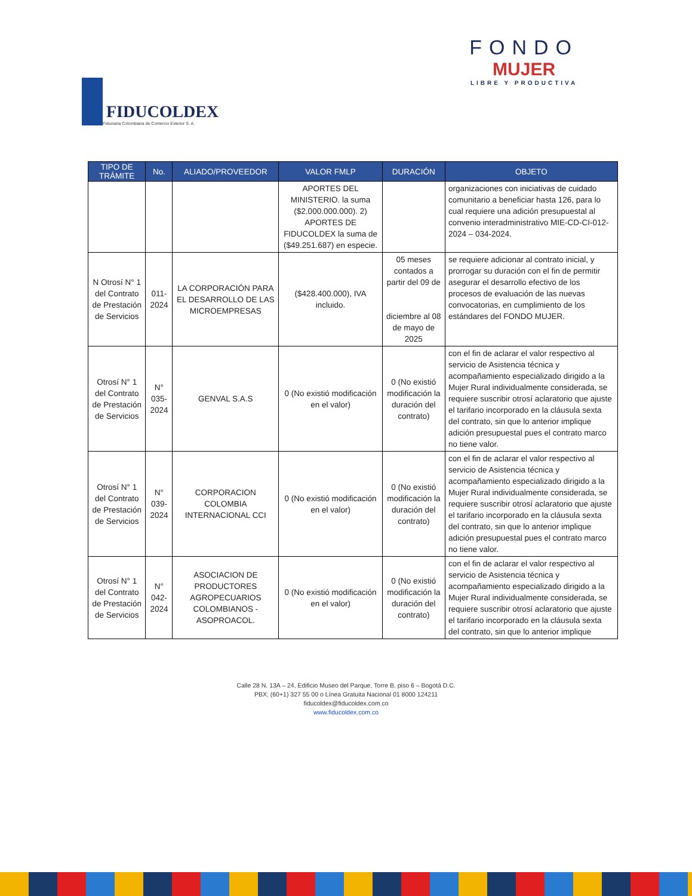FIDUCOLDEX
Fiduciaria Colombiana de Comercio Exterior S. A.
FONDO
MUJER
LIBRE Y PRODUCTIVA
| TIPO DE TRÁMITE | No. | ALIADO/PROVEEDOR | VALOR FMLP | DURACIÓN | OBJETO |
| --- | --- | --- | --- | --- | --- |
| | | | APORTES DEL MINISTERIO. la suma ($2.000.000.000). 2) APORTES DE FIDUCOLDEX la suma de ($49.251.687) en especie. | | organizaciones con iniciativas de cuidado comunitario a beneficiar hasta 126, para lo cual requiere una adición presupuestal al convenio interadministrativo MIE-CD-CI-012- 2024 – 034-2024. |
| N Otrosí N° 1 del Contrato de Prestación de Servicios | 011-2024 | LA CORPORACIÓN PARA EL DESARROLLO DE LAS MICROEMPRESAS | ($428.400.000), IVA incluido. | 05 meses contados a partir del 09 de diciembre al 08 de mayo de 2025 | se requiere adicionar al contrato inicial, y prorrogar su duración con el fin de permitir asegurar el desarrollo efectivo de los procesos de evaluación de las nuevas convocatorias, en cumplimiento de los estándares del FONDO MUJER. |
| Otrosí N° 1 del Contrato de Prestación de Servicios | N° 035-2024 | GENVAL S.A.S | 0 (No existió modificación en el valor) | 0 (No existió modificación la duración del contrato) | con el fin de aclarar el valor respectivo al servicio de Asistencia técnica y acompañamiento especializado dirigido a la Mujer Rural individualmente considerada, se requiere suscribir otrosí aclaratorio que ajuste el tarifario incorporado en la cláusula sexta del contrato, sin que lo anterior implique adición presupuestal pues el contrato marco no tiene valor. |
| Otrosí N° 1 del Contrato de Prestación de Servicios | N° 039-2024 | CORPORACION COLOMBIA INTERNACIONAL CCI | 0 (No existió modificación en el valor) | 0 (No existió modificación la duración del contrato) | con el fin de aclarar el valor respectivo al servicio de Asistencia técnica y acompañamiento especializado dirigido a la Mujer Rural individualmente considerada, se requiere suscribir otrosí aclaratorio que ajuste el tarifario incorporado en la cláusula sexta del contrato, sin que lo anterior implique adición presupuestal pues el contrato marco no tiene valor. |
| Otrosí N° 1 del Contrato de Prestación de Servicios | N° 042-2024 | ASOCIACION DE PRODUCTORES AGROPECUARIOS COLOMBIANOS - ASOPROACOL. | 0 (No existió modificación en el valor) | 0 (No existió modificación la duración del contrato) | con el fin de aclarar el valor respectivo al servicio de Asistencia técnica y acompañamiento especializado dirigido a la Mujer Rural individualmente considerada, se requiere suscribir otrosí aclaratorio que ajuste el tarifario incorporado en la cláusula sexta del contrato, sin que lo anterior implique |
Calle 28 N. 13A – 24, Edificio Museo del Parque, Torre B, piso 6 – Bogotá D.C.
PBX: (60+1) 327 55 00 o Línea Gratuita Nacional 01 8000 124211
fiducoldex@fiducoldex.com.co
www.fiducoldex.com.co